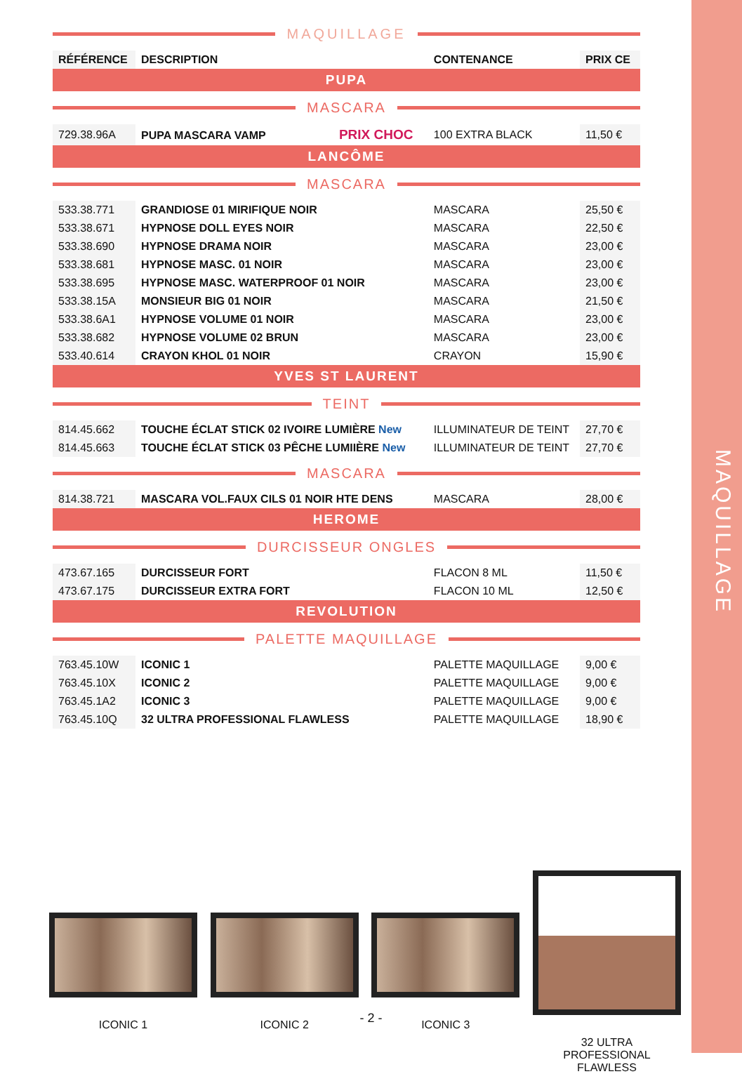MAQUILLAGE
| MAQUILLAGE | | | |
| RÉFÉRENCE | DESCRIPTION | CONTENANCE | PRIX CE |
| PUPA | | | |
| MASCARA | | | |
| 729.38.96A | PUPA MASCARA VAMP PRIX CHOC | 100 EXTRA BLACK | 11,50 € |
| LANCÔME | | | |
| MASCARA | | | |
| 533.38.771 | GRANDIOSE 01 MIRIFIQUE NOIR | MASCARA | 25,50 € |
| 533.38.671 | HYPNOSE DOLL EYES NOIR | MASCARA | 22,50 € |
| 533.38.690 | HYPNOSE DRAMA NOIR | MASCARA | 23,00 € |
| 533.38.681 | HYPNOSE MASC. 01 NOIR | MASCARA | 23,00 € |
| 533.38.695 | HYPNOSE MASC. WATERPROOF 01 NOIR | MASCARA | 23,00 € |
| 533.38.15A | MONSIEUR BIG 01 NOIR | MASCARA | 21,50 € |
| 533.38.6A1 | HYPNOSE VOLUME 01 NOIR | MASCARA | 23,00 € |
| 533.38.682 | HYPNOSE VOLUME 02 BRUN | MASCARA | 23,00 € |
| 533.40.614 | CRAYON KHOL 01 NOIR | CRAYON | 15,90 € |
| YVES ST LAURENT | | | |
| TEINT | | | |
| 814.45.662 | TOUCHE ÉCLAT STICK 02 IVOIRE LUMIÈRE New | ILLUMINATEUR DE TEINT | 27,70 € |
| 814.45.663 | TOUCHE ÉCLAT STICK 03 PÊCHE LUMIIÈRE New | ILLUMINATEUR DE TEINT | 27,70 € |
| MASCARA | | | |
| 814.38.721 | MASCARA VOL.FAUX CILS 01 NOIR HTE DENS | MASCARA | 28,00 € |
| HEROME | | | |
| DURCISSEUR ONGLES | | | |
| 473.67.165 | DURCISSEUR FORT | FLACON 8 ML | 11,50 € |
| 473.67.175 | DURCISSEUR EXTRA FORT | FLACON 10 ML | 12,50 € |
| REVOLUTION | | | |
| PALETTE MAQUILLAGE | | | |
| 763.45.10W | ICONIC 1 | PALETTE MAQUILLAGE | 9,00 € |
| 763.45.10X | ICONIC 2 | PALETTE MAQUILLAGE | 9,00 € |
| 763.45.1A2 | ICONIC 3 | PALETTE MAQUILLAGE | 9,00 € |
| 763.45.10Q | 32 ULTRA PROFESSIONAL FLAWLESS | PALETTE MAQUILLAGE | 18,90 € |
ICONIC 1 ICONIC 2 ICONIC 3
32 ULTRA
PROFESSIONAL
FLAWLESS
- 2 -